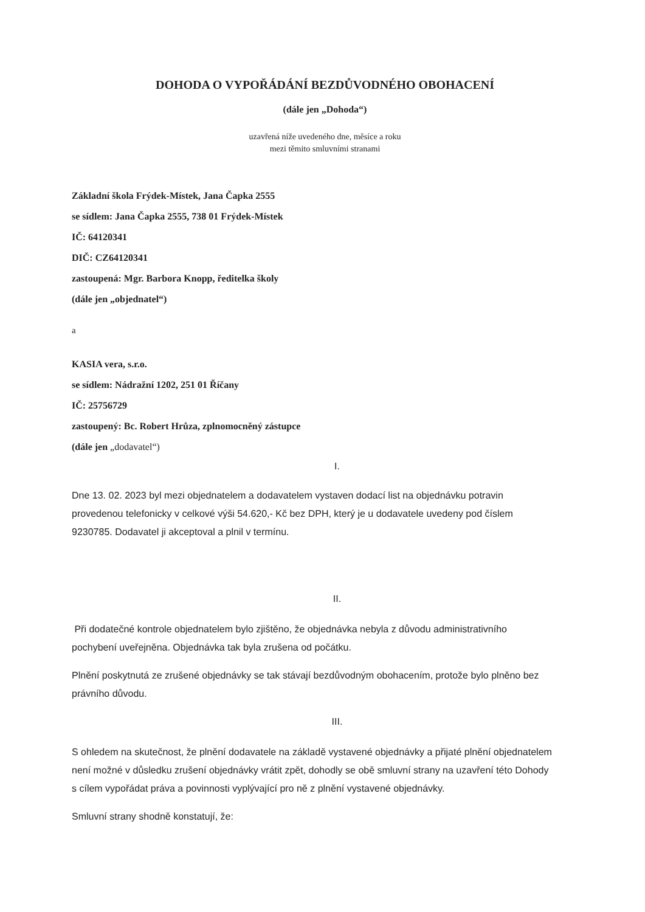DOHODA O VYPOŘÁDÁNÍ BEZDŮVODNÉHO OBOHACENÍ
(dále jen „Dohoda“)
uzavřená níže uvedeného dne, měsíce a roku
mezi těmito smluvními stranami
Základní škola Frýdek-Místek, Jana Čapka 2555
se sídlem: Jana Čapka 2555, 738 01 Frýdek-Místek
IČ: 64120341
DIČ: CZ64120341
zastoupená: Mgr. Barbora Knopp, ředitelka školy
(dále jen „objednatel“)
a
KASIA vera, s.r.o.
se sídlem: Nádražní 1202, 251 01 Říčany
IČ: 25756729
zastoupený: Bc. Robert Hrůza, zplnomocněný zástupce
(dále jen „dodavatel“)
I.
Dne 13. 02. 2023 byl mezi objednatelem a dodavatelem vystaven dodací list na objednávku potravin provedenou telefonicky v celkové výši 54.620,- Kč bez DPH, který je u dodavatele uvedeny pod číslem 9230785. Dodavatel ji akceptoval a plnil v termínu.
II.
Při dodatečné kontrole objednatelem bylo zjištěno, že objednávka nebyla z důvodu administrativního pochybení uveřejněna. Objednávka tak byla zrušena od počátku.
Plnění poskytnutá ze zrušené objednávky se tak stávají bezdůvodným obohacením, protože bylo plněno bez právního důvodu.
III.
S ohledem na skutečnost, že plnění dodavatele na základě vystavené objednávky a přijaté plnění objednatelem není možné v důsledku zrušení objednávky vrátit zpět, dohodly se obě smluvní strany na uzavření této Dohody s cílem vypořádat práva a povinnosti vyplývající pro ně z plnění vystavené objednávky.
Smluvní strany shodně konstatují, že: